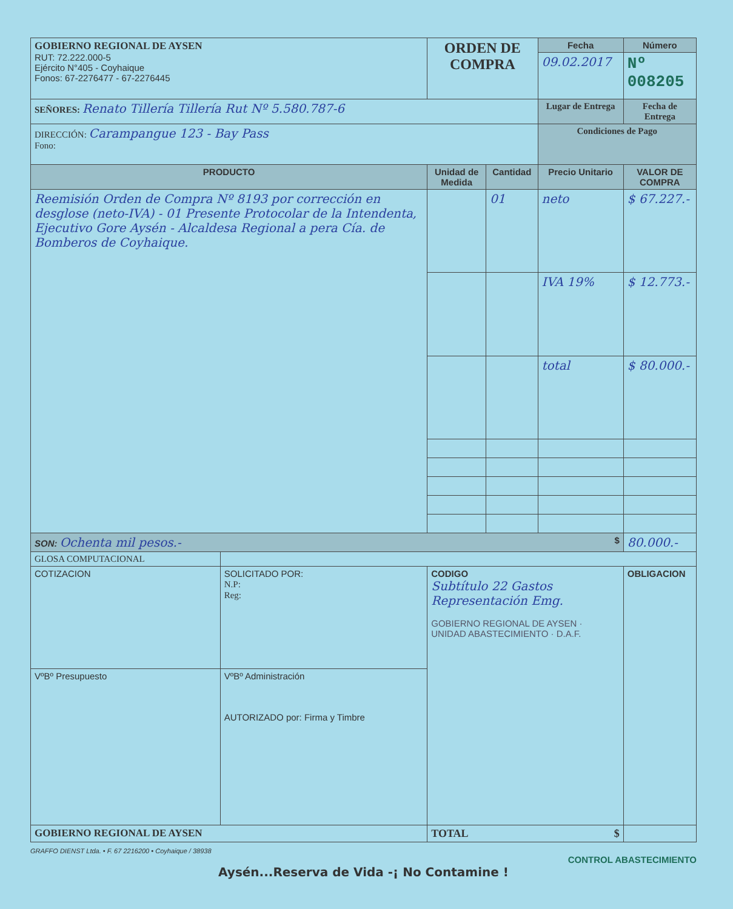| GOBIERNO REGIONAL DE AYSEN RUT: 72.222.000-5 Ejército N°405 - Coyhaique Fonos: 67-2276477 - 67-2276445 | | ORDEN DE COMPRA | | Fecha | | Número |
| | | | | 09.02.2017 | | Nº 008205 |
| SEÑORES: Renato Tillería Tillería Rut Nº 5.580.787-6 | | | | Lugar de Entrega | | Fecha de Entrega |
| DIRECCIÓN: Carampangue 123 - Bay Pass Fono: | | | | Condiciones de Pago | | |
| PRODUCTO | | Unidad de Medida | Cantidad | Precio Unitario | VALOR DE COMPRA | |
| Reemisión Orden de Compra Nº 8193 por corrección en desglose (neto-IVA) - 01 Presente Protocolar de la Intendenta, Ejecutivo Gore Aysén - Alcaldesa Regional a pera Cía. de Bomberos de Coyhaique. | | | 01 | neto | $ 67.227.- | |
| | | | | IVA 19% | $ 12.773.- | |
| | | | | total | $ 80.000.- | |
| SON: Ochenta mil pesos.- $ | | | | | 80.000.- | |
| GLOSA COMPUTACIONAL | | | | | | |
| COTIZACION | SOLICITADO POR: N.P: Reg: | CODIGO Subtítulo 22 Gastos Representación Emg. GOBIERNO REGIONAL DE AYSEN · UNIDAD ABASTECIMIENTO · D.A.F. | | | OBLIGACION | |
| VºBº Presupuesto | VºBº Administración AUTORIZADO por: Firma y Timbre | | | | | |
| GOBIERNO REGIONAL DE AYSEN | | TOTAL $ | | | | |
GRAFFO DIENST Ltda. • F. 67 2216200 • Coyhaique / 38938
CONTROL ABASTECIMIENTO
Aysén...Reserva de Vida -¡ No Contamine !